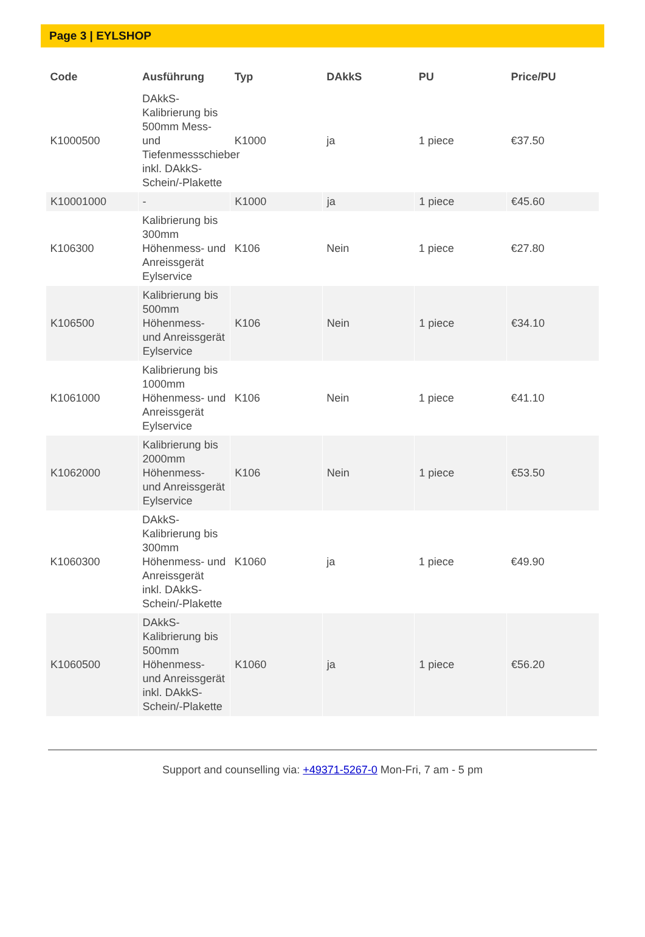Page 3 | EYLSHOP
| Code | Ausführung | Typ | DAkkS | PU | Price/PU |
| --- | --- | --- | --- | --- | --- |
| K1000500 | DAkkS-Kalibrierung bis 500mm Mess- und Tiefenmessschieber inkl. DAkkS-Schein/-Plakette | K1000 | ja | 1 piece | €37.50 |
| K10001000 | - | K1000 | ja | 1 piece | €45.60 |
| K106300 | Kalibrierung bis 300mm Höhenmess- und Anreissgerät Eylservice | K106 | Nein | 1 piece | €27.80 |
| K106500 | Kalibrierung bis 500mm Höhenmess- und Anreissgerät Eylservice | K106 | Nein | 1 piece | €34.10 |
| K1061000 | Kalibrierung bis 1000mm Höhenmess- und Anreissgerät Eylservice | K106 | Nein | 1 piece | €41.10 |
| K1062000 | Kalibrierung bis 2000mm Höhenmess- und Anreissgerät Eylservice | K106 | Nein | 1 piece | €53.50 |
| K1060300 | DAkkS-Kalibrierung bis 300mm Höhenmess- und Anreissgerät inkl. DAkkS-Schein/-Plakette | K1060 | ja | 1 piece | €49.90 |
| K1060500 | DAkkS-Kalibrierung bis 500mm Höhenmess- und Anreissgerät inkl. DAkkS-Schein/-Plakette | K1060 | ja | 1 piece | €56.20 |
Support and counselling via: +49371-5267-0 Mon-Fri, 7 am - 5 pm